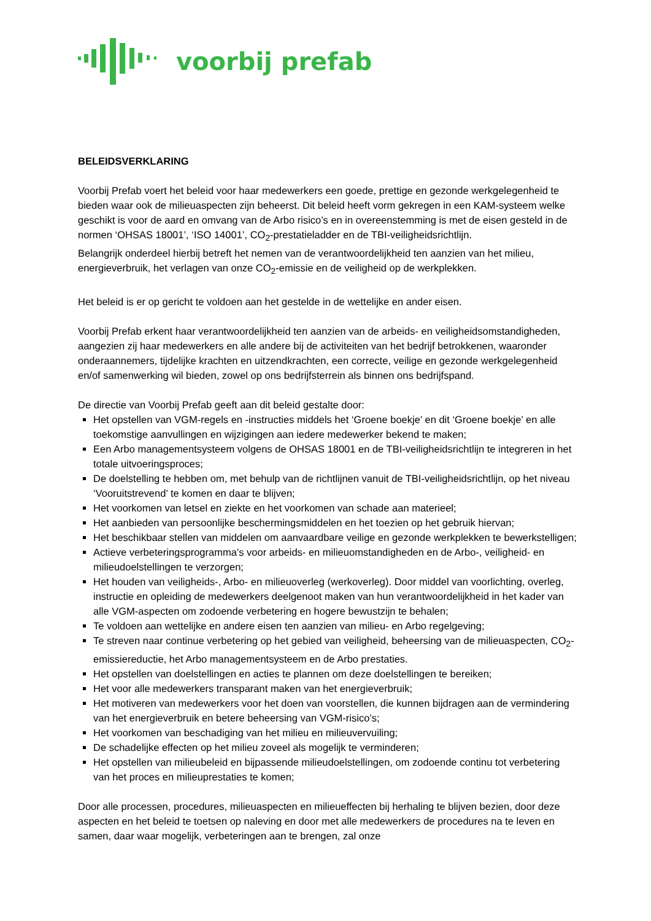voorbij prefab
BELEIDSVERKLARING
Voorbij Prefab voert het beleid voor haar medewerkers een goede, prettige en gezonde werkgelegenheid te bieden waar ook de milieuaspecten zijn beheerst. Dit beleid heeft vorm gekregen in een KAM-systeem welke geschikt is voor de aard en omvang van de Arbo risico’s en in overeenstemming is met de eisen gesteld in de normen ‘OHSAS 18001’, ‘ISO 14001’, CO<sub>2</sub>-prestatieladder en de TBI-veiligheidsrichtlijn.
Belangrijk onderdeel hierbij betreft het nemen van de verantwoordelijkheid ten aanzien van het milieu, energieverbruik, het verlagen van onze CO<sub>2</sub>-emissie en de veiligheid op de werkplekken.
Het beleid is er op gericht te voldoen aan het gestelde in de wettelijke en ander eisen.
Voorbij Prefab erkent haar verantwoordelijkheid ten aanzien van de arbeids- en veiligheidsomstandigheden, aangezien zij haar medewerkers en alle andere bij de activiteiten van het bedrijf betrokkenen, waaronder onderaannemers, tijdelijke krachten en uitzendkrachten, een correcte, veilige en gezonde werkgelegenheid en/of samenwerking wil bieden, zowel op ons bedrijfsterrein als binnen ons bedrijfspand.
De directie van Voorbij Prefab geeft aan dit beleid gestalte door:
Het opstellen van VGM-regels en -instructies middels het ‘Groene boekje’ en dit ‘Groene boekje’ en alle toekomstige aanvullingen en wijzigingen aan iedere medewerker bekend te maken;
Een Arbo managementsysteem volgens de OHSAS 18001 en de TBI-veiligheidsrichtlijn te integreren in het totale uitvoeringsproces;
De doelstelling te hebben om, met behulp van de richtlijnen vanuit de TBI-veiligheidsrichtlijn, op het niveau ‘Vooruitstrevend’ te komen en daar te blijven;
Het voorkomen van letsel en ziekte en het voorkomen van schade aan materieel;
Het aanbieden van persoonlijke beschermingsmiddelen en het toezien op het gebruik hiervan;
Het beschikbaar stellen van middelen om aanvaardbare veilige en gezonde werkplekken te bewerkstelligen;
Actieve verbeteringsprogramma’s voor arbeids- en milieuomstandigheden en de Arbo-, veiligheid- en milieudoelstellingen te verzorgen;
Het houden van veiligheids-, Arbo- en milieuoverleg (werkoverleg). Door middel van voorlichting, overleg, instructie en opleiding de medewerkers deelgenoot maken van hun verantwoordelijkheid in het kader van alle VGM-aspecten om zodoende verbetering en hogere bewustzijn te behalen;
Te voldoen aan wettelijke en andere eisen ten aanzien van milieu- en Arbo regelgeving;
Te streven naar continue verbetering op het gebied van veiligheid, beheersing van de milieuaspecten, CO<sub>2</sub>-emissiereductie, het Arbo managementsysteem en de Arbo prestaties.
Het opstellen van doelstellingen en acties te plannen om deze doelstellingen te bereiken;
Het voor alle medewerkers transparant maken van het energieverbruik;
Het motiveren van medewerkers voor het doen van voorstellen, die kunnen bijdragen aan de vermindering van het energieverbruik en betere beheersing van VGM-risico’s;
Het voorkomen van beschadiging van het milieu en milieuvervuiling;
De schadelijke effecten op het milieu zoveel als mogelijk te verminderen;
Het opstellen van milieubeleid en bijpassende milieudoelstellingen, om zodoende continu tot verbetering van het proces en milieuprestaties te komen;
Door alle processen, procedures, milieuaspecten en milieueffecten bij herhaling te blijven bezien, door deze aspecten en het beleid te toetsen op naleving en door met alle medewerkers de procedures na te leven en samen, daar waar mogelijk, verbeteringen aan te brengen, zal onze